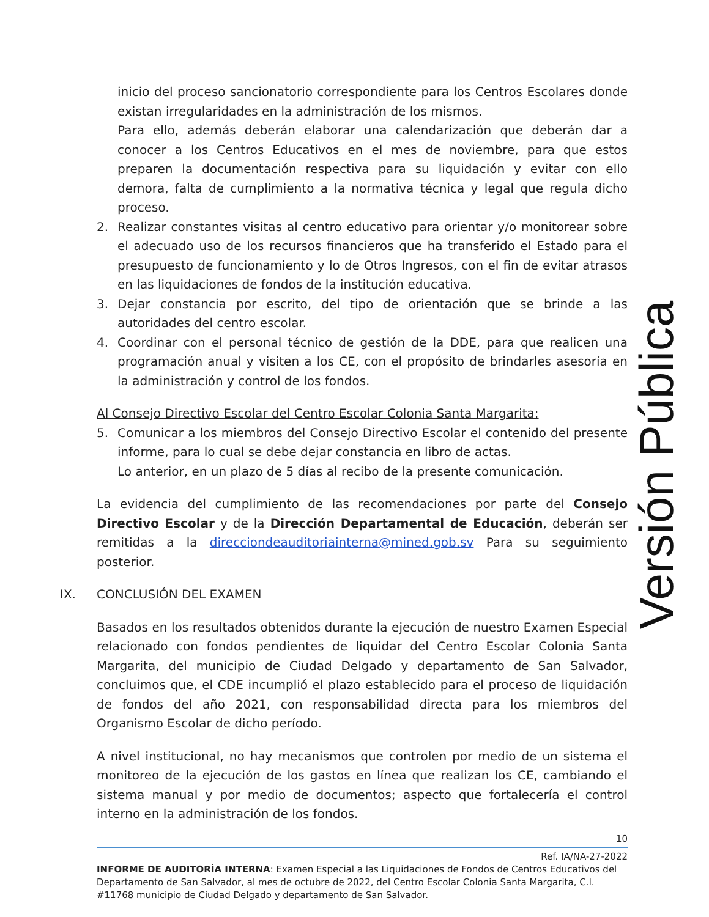inicio del proceso sancionatorio correspondiente para los Centros Escolares donde existan irregularidades en la administración de los mismos.
Para ello, además deberán elaborar una calendarización que deberán dar a conocer a los Centros Educativos en el mes de noviembre, para que estos preparen la documentación respectiva para su liquidación y evitar con ello demora, falta de cumplimiento a la normativa técnica y legal que regula dicho proceso.
2. Realizar constantes visitas al centro educativo para orientar y/o monitorear sobre el adecuado uso de los recursos financieros que ha transferido el Estado para el presupuesto de funcionamiento y lo de Otros Ingresos, con el fin de evitar atrasos en las liquidaciones de fondos de la institución educativa.
3. Dejar constancia por escrito, del tipo de orientación que se brinde a las autoridades del centro escolar.
4. Coordinar con el personal técnico de gestión de la DDE, para que realicen una programación anual y visiten a los CE, con el propósito de brindarles asesoría en la administración y control de los fondos.
Al Consejo Directivo Escolar del Centro Escolar Colonia Santa Margarita:
5. Comunicar a los miembros del Consejo Directivo Escolar el contenido del presente informe, para lo cual se debe dejar constancia en libro de actas.
Lo anterior, en un plazo de 5 días al recibo de la presente comunicación.
La evidencia del cumplimiento de las recomendaciones por parte del Consejo Directivo Escolar y de la Dirección Departamental de Educación, deberán ser remitidas a la direcciondeauditoriainterna@mined.gob.sv Para su seguimiento posterior.
IX. CONCLUSIÓN DEL EXAMEN
Basados en los resultados obtenidos durante la ejecución de nuestro Examen Especial relacionado con fondos pendientes de liquidar del Centro Escolar Colonia Santa Margarita, del municipio de Ciudad Delgado y departamento de San Salvador, concluimos que, el CDE incumplió el plazo establecido para el proceso de liquidación de fondos del año 2021, con responsabilidad directa para los miembros del Organismo Escolar de dicho período.
A nivel institucional, no hay mecanismos que controlen por medio de un sistema el monitoreo de la ejecución de los gastos en línea que realizan los CE, cambiando el sistema manual y por medio de documentos; aspecto que fortalecería el control interno en la administración de los fondos.
Versión Pública
10
Ref. IA/NA-27-2022
INFORME DE AUDITORÍA INTERNA: Examen Especial a las Liquidaciones de Fondos de Centros Educativos del Departamento de San Salvador, al mes de octubre de 2022, del Centro Escolar Colonia Santa Margarita, C.I. #11768 municipio de Ciudad Delgado y departamento de San Salvador.